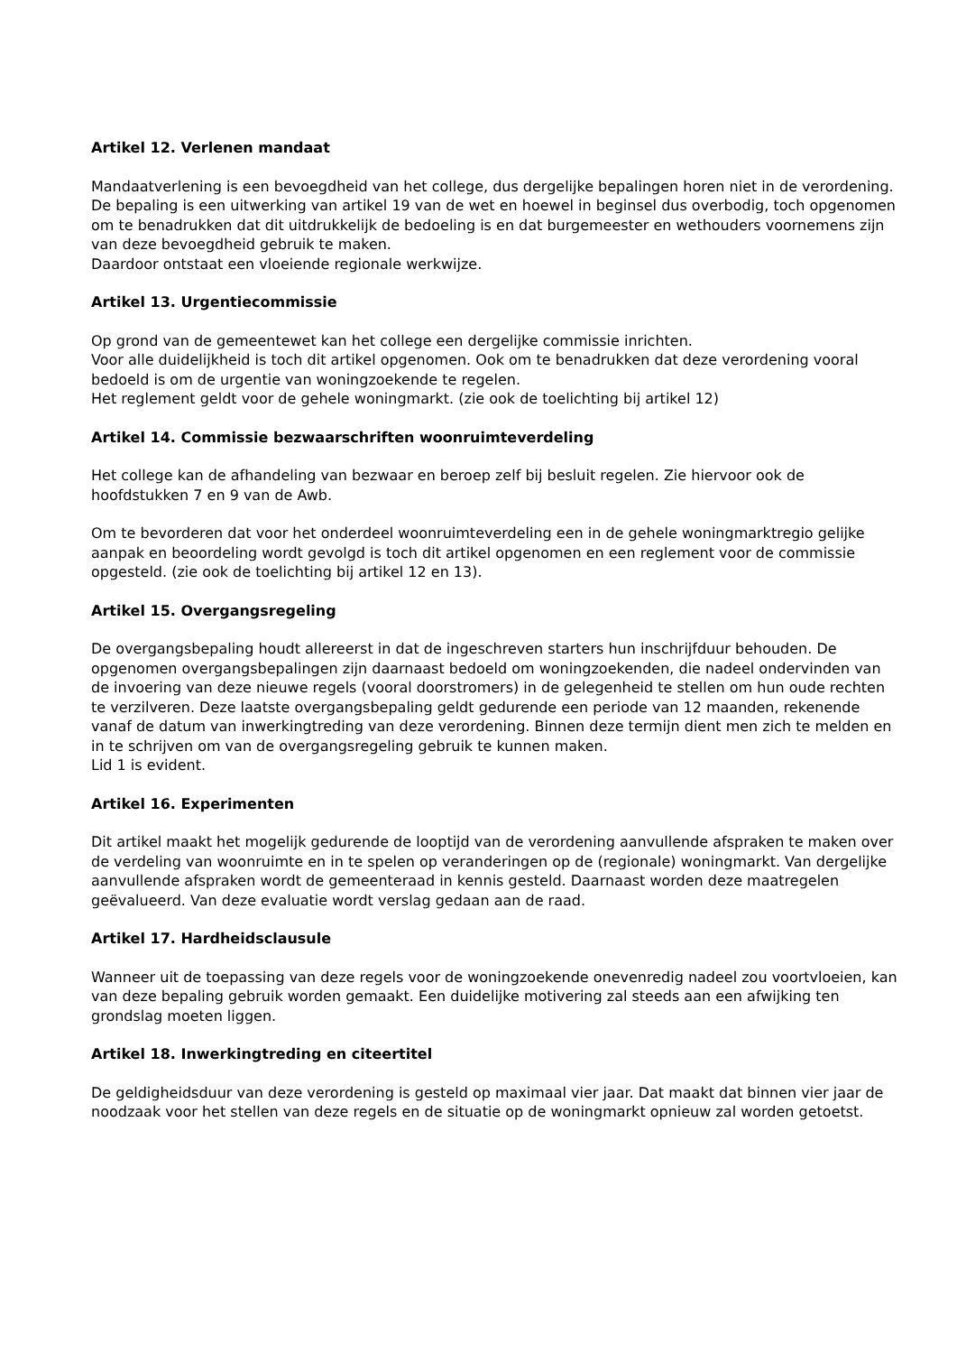Artikel 12. Verlenen mandaat
Mandaatverlening is een bevoegdheid van het college, dus dergelijke bepalingen horen niet in de verordening. De bepaling is een uitwerking van artikel 19 van de wet en hoewel in beginsel dus overbodig, toch opgenomen om te benadrukken dat dit uitdrukkelijk de bedoeling is en dat burgemeester en wethouders voornemens zijn van deze bevoegdheid gebruik te maken.
Daardoor ontstaat een vloeiende regionale werkwijze.
Artikel 13. Urgentiecommissie
Op grond van de gemeentewet kan het college een dergelijke commissie inrichten.
Voor alle duidelijkheid is toch dit artikel opgenomen. Ook om te benadrukken dat deze verordening vooral bedoeld is om de urgentie van woningzoekende te regelen.
Het reglement geldt voor de gehele woningmarkt. (zie ook de toelichting bij artikel 12)
Artikel 14. Commissie bezwaarschriften woonruimteverdeling
Het college kan de afhandeling van bezwaar en beroep zelf bij besluit regelen. Zie hiervoor ook de hoofdstukken 7 en 9 van de Awb.
Om te bevorderen dat voor het onderdeel woonruimteverdeling een in de gehele woningmarktregio gelijke aanpak en beoordeling wordt gevolgd is toch dit artikel opgenomen en een reglement voor de commissie opgesteld. (zie ook de toelichting bij artikel 12 en 13).
Artikel 15. Overgangsregeling
De overgangsbepaling houdt allereerst in dat de ingeschreven starters hun inschrijfduur behouden. De opgenomen overgangsbepalingen zijn daarnaast bedoeld om woningzoekenden, die nadeel ondervinden van de invoering van deze nieuwe regels (vooral doorstromers) in de gelegenheid te stellen om hun oude rechten te verzilveren. Deze laatste overgangsbepaling geldt gedurende een periode van 12 maanden, rekenende vanaf de datum van inwerkingtreding van deze verordening. Binnen deze termijn dient men zich te melden en in te schrijven om van de overgangsregeling gebruik te kunnen maken.
Lid 1 is evident.
Artikel 16. Experimenten
Dit artikel maakt het mogelijk gedurende de looptijd van de verordening aanvullende afspraken te maken over de verdeling van woonruimte en in te spelen op veranderingen op de (regionale) woningmarkt. Van dergelijke aanvullende afspraken wordt de gemeenteraad in kennis gesteld. Daarnaast worden deze maatregelen geëvalueerd. Van deze evaluatie wordt verslag gedaan aan de raad.
Artikel 17. Hardheidsclausule
Wanneer uit de toepassing van deze regels voor de woningzoekende onevenredig nadeel zou voortvloeien, kan van deze bepaling gebruik worden gemaakt. Een duidelijke motivering zal steeds aan een afwijking ten grondslag moeten liggen.
Artikel 18. Inwerkingtreding en citeertitel
De geldigheidsduur van deze verordening is gesteld op maximaal vier jaar. Dat maakt dat binnen vier jaar de noodzaak voor het stellen van deze regels en de situatie op de woningmarkt opnieuw zal worden getoetst.